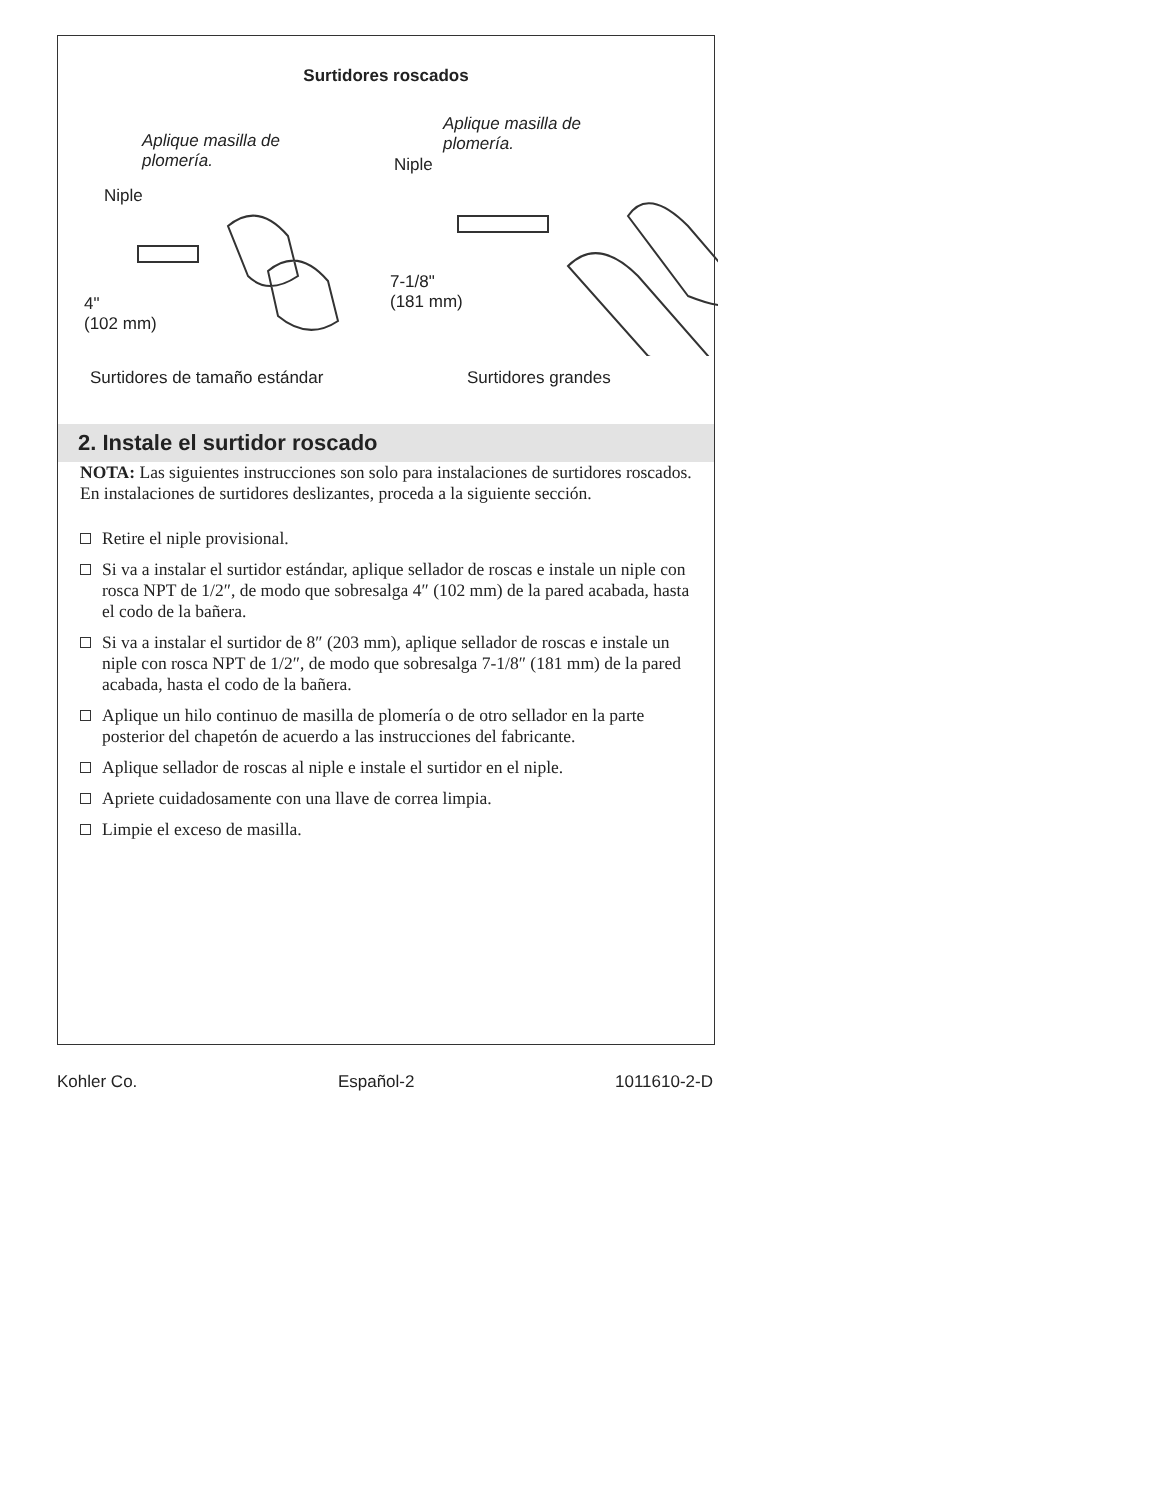Surtidores roscados
Aplique masilla de
plomería.
Niple
4"
(102 mm)
Aplique masilla de
plomería.
Niple
7-1/8"
(181 mm)
Surtidores de tamaño estándar Surtidores grandes
2. Instale el surtidor roscado
NOTA: Las siguientes instrucciones son solo para instalaciones de surtidores roscados. En instalaciones de surtidores deslizantes, proceda a la siguiente sección.
Retire el niple provisional.
Si va a instalar el surtidor estándar, aplique sellador de roscas e instale un niple con rosca NPT de 1/2″, de modo que sobresalga 4″ (102 mm) de la pared acabada, hasta el codo de la bañera.
Si va a instalar el surtidor de 8″ (203 mm), aplique sellador de roscas e instale un niple con rosca NPT de 1/2″, de modo que sobresalga 7-1/8″ (181 mm) de la pared acabada, hasta el codo de la bañera.
Aplique un hilo continuo de masilla de plomería o de otro sellador en la parte posterior del chapetón de acuerdo a las instrucciones del fabricante.
Aplique sellador de roscas al niple e instale el surtidor en el niple.
Apriete cuidadosamente con una llave de correa limpia.
Limpie el exceso de masilla.
Kohler Co. Español-2 1011610-2-D